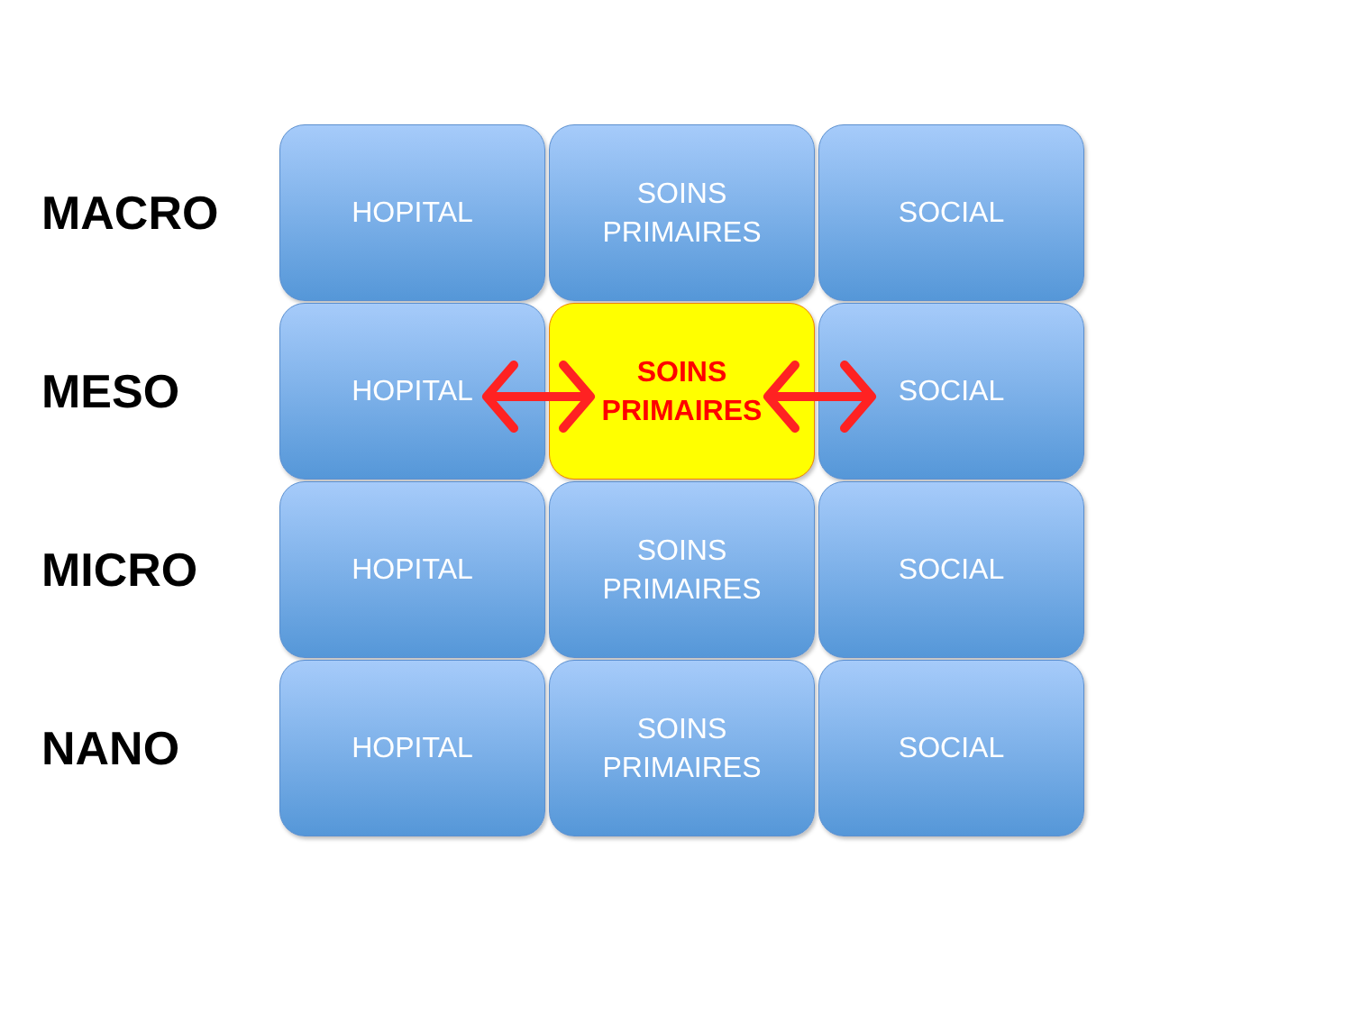MACRO
HOPITAL
SOINS
PRIMAIRES
SOCIAL
MESO
HOPITAL
SOINS
PRIMAIRES
SOCIAL
MICRO
HOPITAL
SOINS
PRIMAIRES
SOCIAL
NANO
HOPITAL
SOINS
PRIMAIRES
SOCIAL